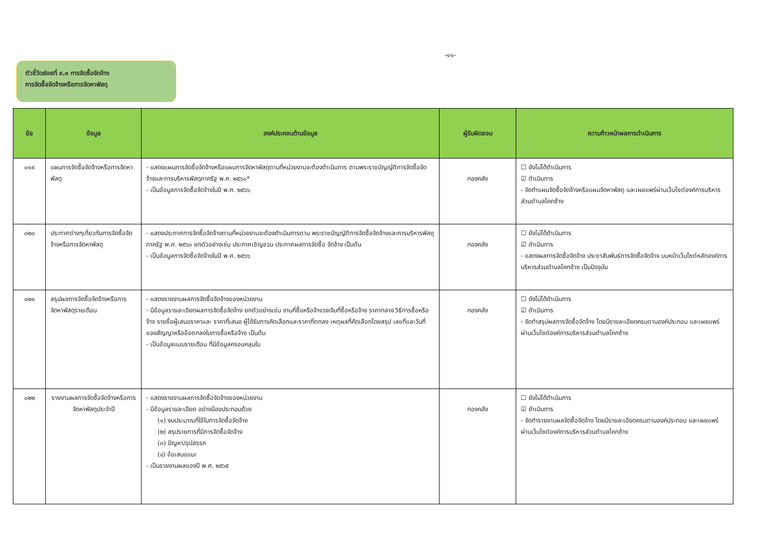-๑๑-
ตัวชี้วัดย่อยที่ ๙.๓ การจัดซื้อจัดจ้าง
การจัดซื้อจัดจ้างหรือการจัดหาพัสดุ
| ข้อ | ข้อมูล | องค์ประกอบด้านข้อมูล | ผู้รับผิดชอบ | ความก้าวหน้าผลการดำเนินการ |
| --- | --- | --- | --- | --- |
| ๐๑๙ | แผนการจัดซื้อจัดจ้างหรือการจัดหาพัสดุ | - แสดงแผนการจัดซื้อจัดจ้างหรือแผนการจัดหาพัสดุตามที่หน่วยงานจะต้องดำเนินการ ตามพระราชบัญญัติการจัดซื้อจัดจ้างและการบริหารพัสดุภาครัฐ พ.ศ. ๒๕๖๐* - เป็นข้อมูลการจัดซื้อจัดจ้างในปี พ.ศ. ๒๕๖๖ | กองคลัง | ☐ ยังไม่ได้ดำเนินการ ☑ ดำเนินการ - จัดทำแผนจัดซื้อจัดจ้างหรือแผนจัดหาพัสดุ และเผยแพร่ผ่านเว็บไซต์องค์การบริหารส่วนตำบลโคกช้าง |
| ๐๒๐ | ประกาศต่างๆเกี่ยวกับการจัดซื้อจัดจ้างหรือการจัดหาพัสดุ | - แสดงประกาศการจัดซื้อจัดจ้างตามที่หน่วยงานจะต้องดำเนินการตาม พระราชบัญญัติการจัดซื้อจัดจ้างและการบริหารพัสดุภาครัฐ พ.ศ. ๒๕๖๐ ยกตัวอย่างเช่น ประกาศเชิญชวน ประกาศผลการจัดซื้อ จัดจ้าง เป็นต้น - เป็นข้อมูลการจัดซื้อจัดจ้างในปี พ.ศ. ๒๕๖๖ | กองคลัง | ☐ ยังไม่ได้ดำเนินการ ☑ ดำเนินการ - แสดงผลการจัดซื้อจัดจ้าง ประชาสัมพันธ์การจัดซื้อจัดจ้าง บนหน้าเว็บไซต์หลักองค์การบริหารส่วนตำบลโคกช้าง เป็นปัจจุบัน |
| ๐๒๑ | สรุปผลการจัดซื้อจัดจ้างหรือการจัดหาพัสดุรายเดือน | - แสดงรายงานผลการจัดซื้อจัดจ้างของหน่วยงาน - มีข้อมูลรายละเอียดผลการจัดซื้อจัดจ้าง ยกตัวอย่างเช่น งานที่ซื้อหรือจ้างวงเงินที่ซื้อหรือจ้าง ราคากลาง วิธีการซื้อหรือจ้าง รายชื่อผู้เสนอราคาและ ราคาที่เสนอ ผู้ได้รับการคัดเลือกและราคาที่ตกลง เหตุผลที่คัดเลือกโดยสรุป เลขที่และวันที่ของสัญญาหรือข้อตกลงในการซื้อหรือจ้าง เป็นต้น - เป็นข้อมูลแบบรายเดือน ที่มีข้อมูลครอบคลุมใน | กองคลัง | ☐ ยังไม่ได้ดำเนินการ ☑ ดำเนินการ - จัดทำสรุปผลการจัดซื้อจัดจ้าง โดยมีรายละเอียดครบตามองค์ประกอบ และเผยแพร่ผ่านเว็บไซต์องค์การบริหารส่วนตำบลโคกช้าง |
| ๐๒๒ | รายงานผลการจัดซื้อจัดจ้างหรือการจัดหาพัสดุประจำปี | - แสดงรายงานผลการจัดซื้อจัดจ้างของหน่วยงาน - มีข้อมูลรายละเอียด อย่างน้อยประกอบด้วย (๑) งบประมาณที่ใช้ในการจัดซื้อจัดจ้าง (๒) สรุปรายการที่มีการจัดซื้อจัดจ้าง (๓) ปัญหา/อุปสรรค (๔) ข้อเสนอแนะ - เป็นรายงานผลของปี พ.ศ. ๒๕๖๕ | กองคลัง | ☐ ยังไม่ได้ดำเนินการ ☑ ดำเนินการ - จัดทำรายงานผลจัดซื้อจัดจ้าง โดยมีรายละเอียดครบตามองค์ประกอบ และเผยแพร่ผ่านเว็บไซต์องค์การบริหารส่วนตำบลโคกช้าง |